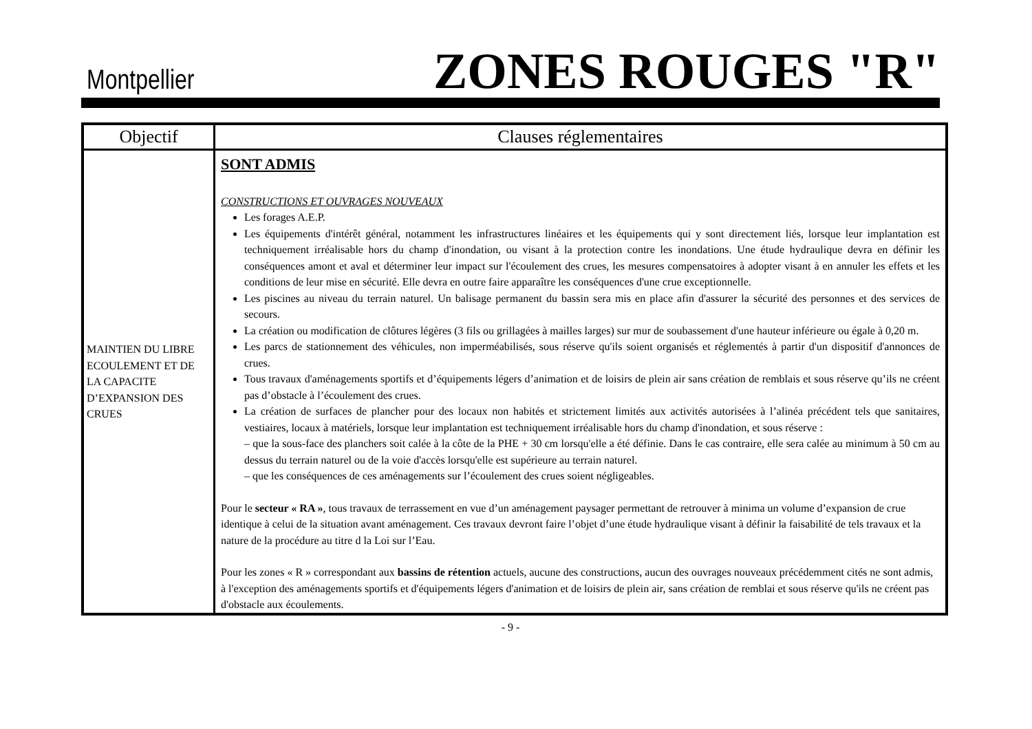Montpellier
ZONES ROUGES "R"
| Objectif | Clauses réglementaires |
| --- | --- |
| MAINTIEN DU LIBRE ECOULEMENT ET DE LA CAPACITE D’EXPANSION DES CRUES | SONT ADMIS CONSTRUCTIONS ET OUVRAGES NOUVEAUX Les forages A.E.P. Les équipements d'intérêt général, notamment les infrastructures linéaires et les équipements qui y sont directement liés, lorsque leur implantation est techniquement irréalisable hors du champ d'inondation, ou visant à la protection contre les inondations. Une étude hydraulique devra en définir les conséquences amont et aval et déterminer leur impact sur l'écoulement des crues, les mesures compensatoires à adopter visant à en annuler les effets et les conditions de leur mise en sécurité. Elle devra en outre faire apparaître les conséquences d'une crue exceptionnelle. Les piscines au niveau du terrain naturel. Un balisage permanent du bassin sera mis en place afin d'assurer la sécurité des personnes et des services de secours. La création ou modification de clôtures légères (3 fils ou grillagées à mailles larges) sur mur de soubassement d'une hauteur inférieure ou égale à 0,20 m. Les parcs de stationnement des véhicules, non imperméabilisés, sous réserve qu'ils soient organisés et réglementés à partir d'un dispositif d'annonces de crues. Tous travaux d'aménagements sportifs et d’équipements légers d’animation et de loisirs de plein air sans création de remblais et sous réserve qu’ils ne créent pas d’obstacle à l’écoulement des crues. La création de surfaces de plancher pour des locaux non habités et strictement limités aux activités autorisées à l’alinéa précédent tels que sanitaires, vestiaires, locaux à matériels, lorsque leur implantation est techniquement irréalisable hors du champ d'inondation, et sous réserve : – que la sous-face des planchers soit calée à la côte de la PHE + 30 cm lorsqu'elle a été définie. Dans le cas contraire, elle sera calée au minimum à 50 cm au dessus du terrain naturel ou de la voie d'accès lorsqu'elle est supérieure au terrain naturel. – que les conséquences de ces aménagements sur l’écoulement des crues soient négligeables. Pour le secteur « RA » , tous travaux de terrassement en vue d’un aménagement paysager permettant de retrouver à minima un volume d’expansion de crue identique à celui de la situation avant aménagement. Ces travaux devront faire l’objet d’une étude hydraulique visant à définir la faisabilité de tels travaux et la nature de la procédure au titre d la Loi sur l’Eau. Pour les zones « R » correspondant aux bassins de rétention actuels, aucune des constructions, aucun des ouvrages nouveaux précédemment cités ne sont admis, à l'exception des aménagements sportifs et d'équipements légers d'animation et de loisirs de plein air, sans création de remblai et sous réserve qu'ils ne créent pas d'obstacle aux écoulements. |
- 9 -